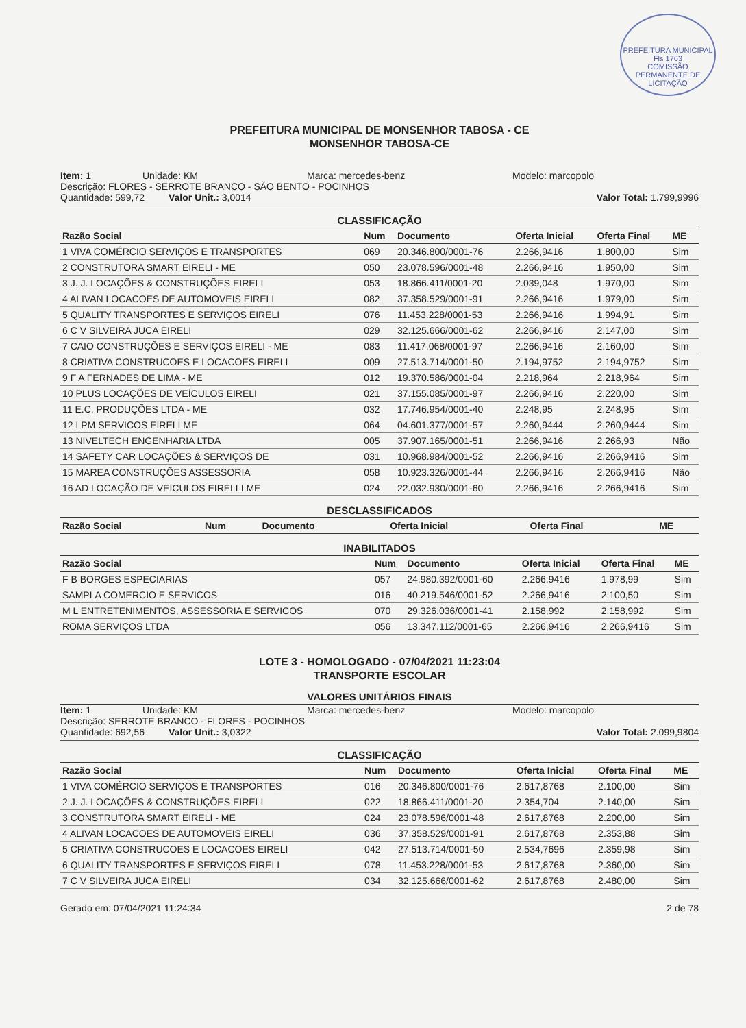PREFEITURA MUNICIPAL
Fls 1763
COMISSÃO PERMANENTE DE LICITAÇÃO
PREFEITURA MUNICIPAL DE MONSENHOR TABOSA - CE
MONSENHOR TABOSA-CE
Item: 1 Unidade: KM Marca: mercedes-benz Modelo: marcopolo
Descrição: FLORES - SERROTE BRANCO - SÃO BENTO - POCINHOS
Quantidade: 599,72 Valor Unit.: 3,0014 Valor Total: 1.799,9996
CLASSIFICAÇÃO
| Razão Social | Num | Documento | Oferta Inicial | Oferta Final | ME |
| --- | --- | --- | --- | --- | --- |
| 1 VIVA COMÉRCIO SERVIÇOS E TRANSPORTES | 069 | 20.346.800/0001-76 | 2.266,9416 | 1.800,00 | Sim |
| 2 CONSTRUTORA SMART EIRELI - ME | 050 | 23.078.596/0001-48 | 2.266,9416 | 1.950,00 | Sim |
| 3 J. J. LOCAÇÕES & CONSTRUÇÕES EIRELI | 053 | 18.866.411/0001-20 | 2.039,048 | 1.970,00 | Sim |
| 4 ALIVAN LOCACOES DE AUTOMOVEIS EIRELI | 082 | 37.358.529/0001-91 | 2.266,9416 | 1.979,00 | Sim |
| 5 QUALITY TRANSPORTES E SERVIÇOS EIRELI | 076 | 11.453.228/0001-53 | 2.266,9416 | 1.994,91 | Sim |
| 6 C V SILVEIRA JUCA EIRELI | 029 | 32.125.666/0001-62 | 2.266,9416 | 2.147,00 | Sim |
| 7 CAIO CONSTRUÇÕES E SERVIÇOS EIRELI - ME | 083 | 11.417.068/0001-97 | 2.266,9416 | 2.160,00 | Sim |
| 8 CRIATIVA CONSTRUCOES E LOCACOES EIRELI | 009 | 27.513.714/0001-50 | 2.194,9752 | 2.194,9752 | Sim |
| 9 F A FERNADES DE LIMA - ME | 012 | 19.370.586/0001-04 | 2.218,964 | 2.218,964 | Sim |
| 10 PLUS LOCAÇÕES DE VEÍCULOS EIRELI | 021 | 37.155.085/0001-97 | 2.266,9416 | 2.220,00 | Sim |
| 11 E.C. PRODUÇÕES LTDA - ME | 032 | 17.746.954/0001-40 | 2.248,95 | 2.248,95 | Sim |
| 12 LPM SERVICOS EIRELI ME | 064 | 04.601.377/0001-57 | 2.260,9444 | 2.260,9444 | Sim |
| 13 NIVELTECH ENGENHARIA LTDA | 005 | 37.907.165/0001-51 | 2.266,9416 | 2.266,93 | Não |
| 14 SAFETY CAR LOCAÇÕES & SERVIÇOS DE | 031 | 10.968.984/0001-52 | 2.266,9416 | 2.266,9416 | Sim |
| 15 MAREA CONSTRUÇÕES ASSESSORIA | 058 | 10.923.326/0001-44 | 2.266,9416 | 2.266,9416 | Não |
| 16 AD LOCAÇÃO DE VEICULOS EIRELLI ME | 024 | 22.032.930/0001-60 | 2.266,9416 | 2.266,9416 | Sim |
DESCLASSIFICADOS
| Razão Social | Num | Documento | Oferta Inicial | Oferta Final | ME |
| --- | --- | --- | --- | --- | --- |
INABILITADOS
| Razão Social | Num | Documento | Oferta Inicial | Oferta Final | ME |
| --- | --- | --- | --- | --- | --- |
| F B BORGES ESPECIARIAS | 057 | 24.980.392/0001-60 | 2.266,9416 | 1.978,99 | Sim |
| SAMPLA COMERCIO E SERVICOS | 016 | 40.219.546/0001-52 | 2.266,9416 | 2.100,50 | Sim |
| M L ENTRETENIMENTOS, ASSESSORIA E SERVICOS | 070 | 29.326.036/0001-41 | 2.158,992 | 2.158,992 | Sim |
| ROMA SERVIÇOS LTDA | 056 | 13.347.112/0001-65 | 2.266,9416 | 2.266,9416 | Sim |
LOTE 3 - HOMOLOGADO - 07/04/2021 11:23:04
TRANSPORTE ESCOLAR
VALORES UNITÁRIOS FINAIS
Item: 1 Unidade: KM Marca: mercedes-benz Modelo: marcopolo
Descrição: SERROTE BRANCO - FLORES - POCINHOS
Quantidade: 692,56 Valor Unit.: 3,0322 Valor Total: 2.099,9804
CLASSIFICAÇÃO
| Razão Social | Num | Documento | Oferta Inicial | Oferta Final | ME |
| --- | --- | --- | --- | --- | --- |
| 1 VIVA COMÉRCIO SERVIÇOS E TRANSPORTES | 016 | 20.346.800/0001-76 | 2.617,8768 | 2.100,00 | Sim |
| 2 J. J. LOCAÇÕES & CONSTRUÇÕES EIRELI | 022 | 18.866.411/0001-20 | 2.354,704 | 2.140,00 | Sim |
| 3 CONSTRUTORA SMART EIRELI - ME | 024 | 23.078.596/0001-48 | 2.617,8768 | 2.200,00 | Sim |
| 4 ALIVAN LOCACOES DE AUTOMOVEIS EIRELI | 036 | 37.358.529/0001-91 | 2.617,8768 | 2.353,88 | Sim |
| 5 CRIATIVA CONSTRUCOES E LOCACOES EIRELI | 042 | 27.513.714/0001-50 | 2.534,7696 | 2.359,98 | Sim |
| 6 QUALITY TRANSPORTES E SERVIÇOS EIRELI | 078 | 11.453.228/0001-53 | 2.617,8768 | 2.360,00 | Sim |
| 7 C V SILVEIRA JUCA EIRELI | 034 | 32.125.666/0001-62 | 2.617,8768 | 2.480,00 | Sim |
Gerado em: 07/04/2021 11:24:34 2 de 78